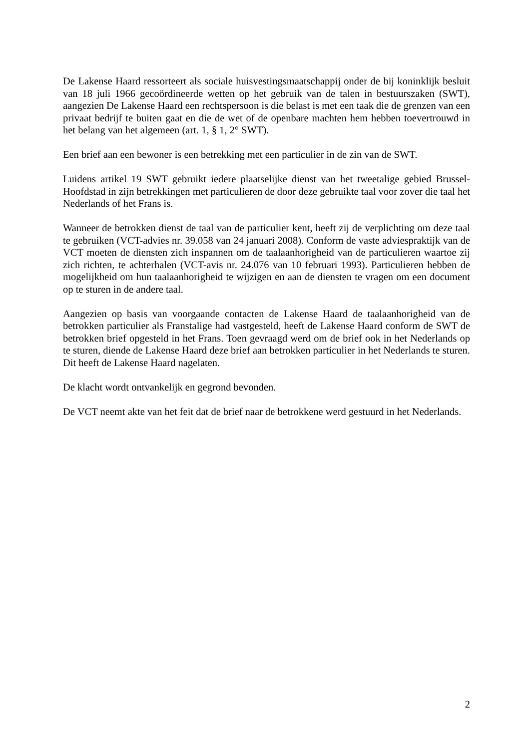De Lakense Haard ressorteert als sociale huisvestingsmaatschappij onder de bij koninklijk besluit van 18 juli 1966 gecoördineerde wetten op het gebruik van de talen in bestuurszaken (SWT), aangezien De Lakense Haard een rechtspersoon is die belast is met een taak die de grenzen van een privaat bedrijf te buiten gaat en die de wet of de openbare machten hem hebben toevertrouwd in het belang van het algemeen (art. 1, § 1, 2° SWT).
Een brief aan een bewoner is een betrekking met een particulier in de zin van de SWT.
Luidens artikel 19 SWT gebruikt iedere plaatselijke dienst van het tweetalige gebied Brussel-Hoofdstad in zijn betrekkingen met particulieren de door deze gebruikte taal voor zover die taal het Nederlands of het Frans is.
Wanneer de betrokken dienst de taal van de particulier kent, heeft zij de verplichting om deze taal te gebruiken (VCT-advies nr. 39.058 van 24 januari 2008). Conform de vaste adviespraktijk van de VCT moeten de diensten zich inspannen om de taalaanhorigheid van de particulieren waartoe zij zich richten, te achterhalen (VCT-avis nr. 24.076 van 10 februari 1993). Particulieren hebben de mogelijkheid om hun taalaanhorigheid te wijzigen en aan de diensten te vragen om een document op te sturen in de andere taal.
Aangezien op basis van voorgaande contacten de Lakense Haard de taalaanhorigheid van de betrokken particulier als Franstalige had vastgesteld, heeft de Lakense Haard conform de SWT de betrokken brief opgesteld in het Frans. Toen gevraagd werd om de brief ook in het Nederlands op te sturen, diende de Lakense Haard deze brief aan betrokken particulier in het Nederlands te sturen. Dit heeft de Lakense Haard nagelaten.
De klacht wordt ontvankelijk en gegrond bevonden.
De VCT neemt akte van het feit dat de brief naar de betrokkene werd gestuurd in het Nederlands.
2